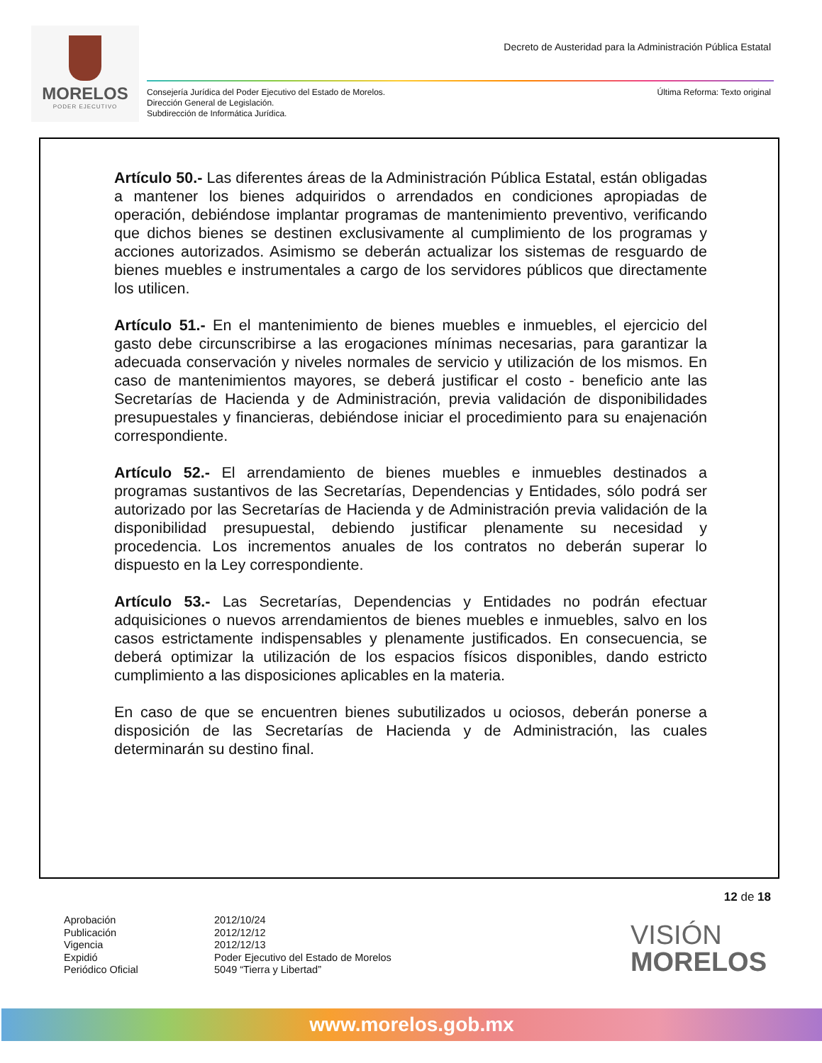MORELOS
PODER EJECUTIVO
Decreto de Austeridad para la Administración Pública Estatal
Consejería Jurídica del Poder Ejecutivo del Estado de Morelos.
Dirección General de Legislación.
Subdirección de Informática Jurídica.
Última Reforma: Texto original
Artículo 50.- Las diferentes áreas de la Administración Pública Estatal, están obligadas a mantener los bienes adquiridos o arrendados en condiciones apropiadas de operación, debiéndose implantar programas de mantenimiento preventivo, verificando que dichos bienes se destinen exclusivamente al cumplimiento de los programas y acciones autorizados. Asimismo se deberán actualizar los sistemas de resguardo de bienes muebles e instrumentales a cargo de los servidores públicos que directamente los utilicen.
Artículo 51.- En el mantenimiento de bienes muebles e inmuebles, el ejercicio del gasto debe circunscribirse a las erogaciones mínimas necesarias, para garantizar la adecuada conservación y niveles normales de servicio y utilización de los mismos. En caso de mantenimientos mayores, se deberá justificar el costo - beneficio ante las Secretarías de Hacienda y de Administración, previa validación de disponibilidades presupuestales y financieras, debiéndose iniciar el procedimiento para su enajenación correspondiente.
Artículo 52.- El arrendamiento de bienes muebles e inmuebles destinados a programas sustantivos de las Secretarías, Dependencias y Entidades, sólo podrá ser autorizado por las Secretarías de Hacienda y de Administración previa validación de la disponibilidad presupuestal, debiendo justificar plenamente su necesidad y procedencia. Los incrementos anuales de los contratos no deberán superar lo dispuesto en la Ley correspondiente.
Artículo 53.- Las Secretarías, Dependencias y Entidades no podrán efectuar adquisiciones o nuevos arrendamientos de bienes muebles e inmuebles, salvo en los casos estrictamente indispensables y plenamente justificados. En consecuencia, se deberá optimizar la utilización de los espacios físicos disponibles, dando estricto cumplimiento a las disposiciones aplicables en la materia.
En caso de que se encuentren bienes subutilizados u ociosos, deberán ponerse a disposición de las Secretarías de Hacienda y de Administración, las cuales determinarán su destino final.
12 de 18
Aprobación
2012/10/24
Publicación
2012/12/12
Vigencia
2012/12/13
Expidió
Poder Ejecutivo del Estado de Morelos
Periódico Oficial
5049 “Tierra y Libertad”
VISIÓN
MORELOS
www.morelos.gob.mx